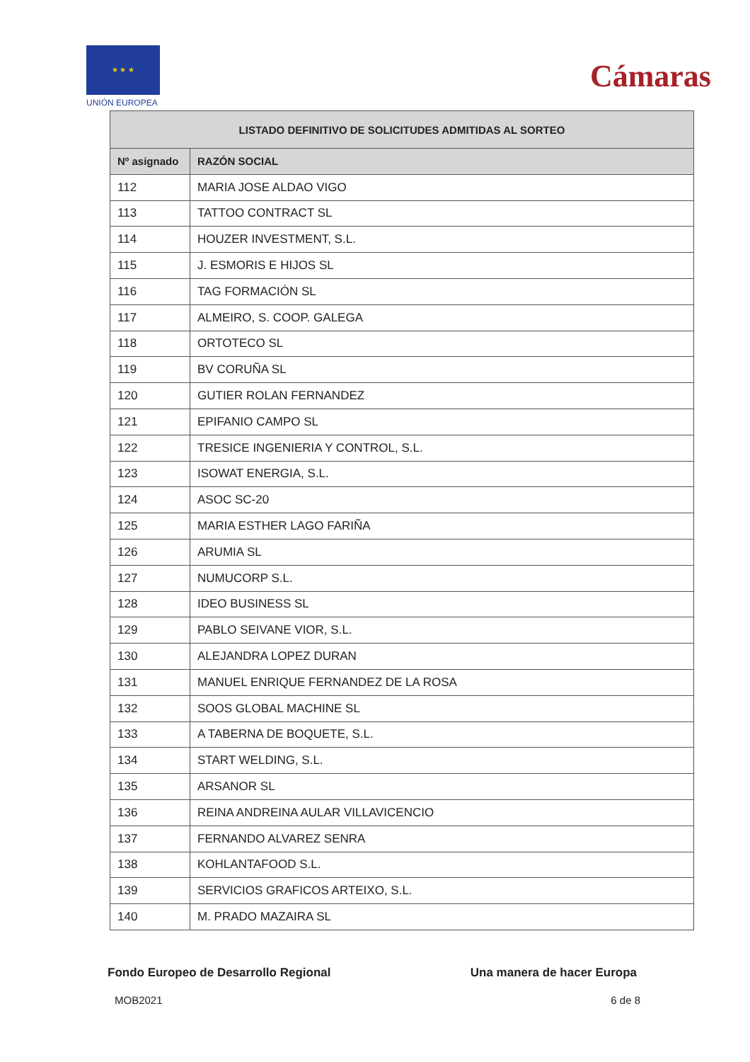★ ★ ★
UNIÓN EUROPEA
Cámaras
| LISTADO DEFINITIVO DE SOLICITUDES ADMITIDAS AL SORTEO | |
| --- | --- |
| Nº asignado | RAZÓN SOCIAL |
| 112 | MARIA JOSE ALDAO VIGO |
| 113 | TATTOO CONTRACT SL |
| 114 | HOUZER INVESTMENT, S.L. |
| 115 | J. ESMORIS E HIJOS SL |
| 116 | TAG FORMACIÓN SL |
| 117 | ALMEIRO, S. COOP. GALEGA |
| 118 | ORTOTECO SL |
| 119 | BV CORUÑA SL |
| 120 | GUTIER ROLAN FERNANDEZ |
| 121 | EPIFANIO CAMPO SL |
| 122 | TRESICE INGENIERIA Y CONTROL, S.L. |
| 123 | ISOWAT ENERGIA, S.L. |
| 124 | ASOC SC-20 |
| 125 | MARIA ESTHER LAGO FARIÑA |
| 126 | ARUMIA SL |
| 127 | NUMUCORP S.L. |
| 128 | IDEO BUSINESS SL |
| 129 | PABLO SEIVANE VIOR, S.L. |
| 130 | ALEJANDRA LOPEZ DURAN |
| 131 | MANUEL ENRIQUE FERNANDEZ DE LA ROSA |
| 132 | SOOS GLOBAL MACHINE SL |
| 133 | A TABERNA DE BOQUETE, S.L. |
| 134 | START WELDING, S.L. |
| 135 | ARSANOR SL |
| 136 | REINA ANDREINA AULAR VILLAVICENCIO |
| 137 | FERNANDO ALVAREZ SENRA |
| 138 | KOHLANTAFOOD S.L. |
| 139 | SERVICIOS GRAFICOS ARTEIXO, S.L. |
| 140 | M. PRADO MAZAIRA SL |
Fondo Europeo de Desarrollo Regional Una manera de hacer Europa
MOB2021 6 de 8